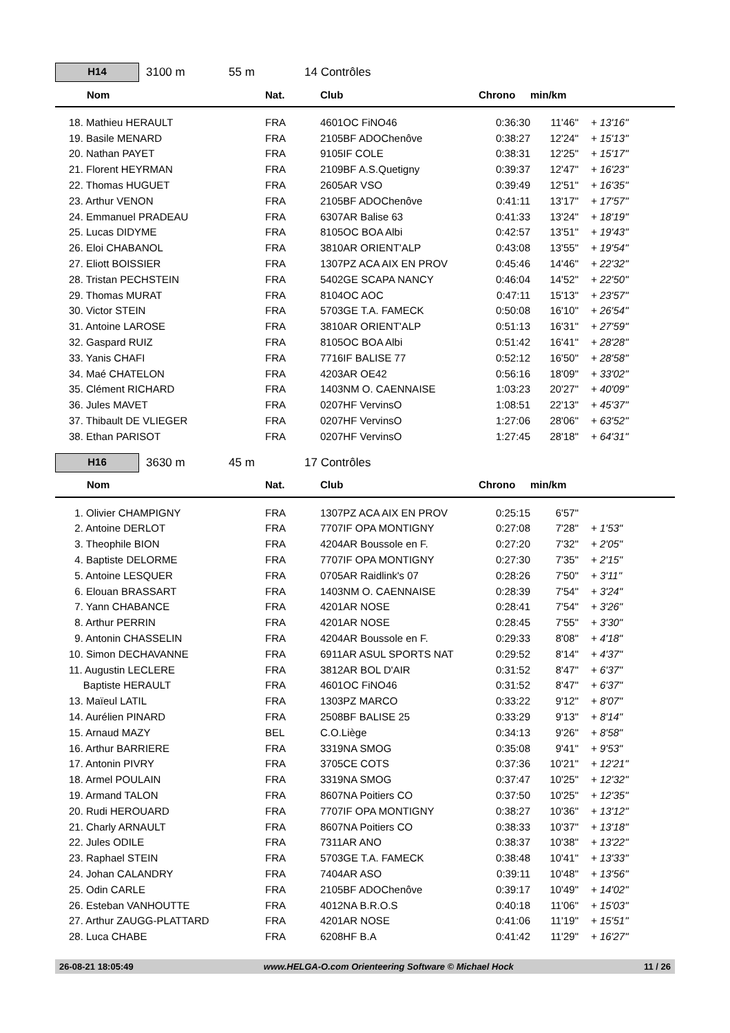H14
3100 m 55 m 14 Contrôles
| | Nom | Nat. | Club | Chrono | min/km | |
| --- | --- | --- | --- | --- | --- | --- |
| | 18. Mathieu HERAULT | FRA | 4601OC FiNO46 | 0:36:30 | 11'46" | + 13'16" |
| | 19. Basile MENARD | FRA | 2105BF ADOChenôve | 0:38:27 | 12'24" | + 15'13" |
| | 20. Nathan PAYET | FRA | 9105IF COLE | 0:38:31 | 12'25" | + 15'17" |
| | 21. Florent HEYRMAN | FRA | 2109BF A.S.Quetigny | 0:39:37 | 12'47" | + 16'23" |
| | 22. Thomas HUGUET | FRA | 2605AR VSO | 0:39:49 | 12'51" | + 16'35" |
| | 23. Arthur VENON | FRA | 2105BF ADOChenôve | 0:41:11 | 13'17" | + 17'57" |
| | 24. Emmanuel PRADEAU | FRA | 6307AR Balise 63 | 0:41:33 | 13'24" | + 18'19" |
| | 25. Lucas DIDYME | FRA | 8105OC BOA Albi | 0:42:57 | 13'51" | + 19'43" |
| | 26. Eloi CHABANOL | FRA | 3810AR ORIENT'ALP | 0:43:08 | 13'55" | + 19'54" |
| | 27. Eliott BOISSIER | FRA | 1307PZ ACA AIX EN PROV | 0:45:46 | 14'46" | + 22'32" |
| | 28. Tristan PECHSTEIN | FRA | 5402GE SCAPA NANCY | 0:46:04 | 14'52" | + 22'50" |
| | 29. Thomas MURAT | FRA | 8104OC AOC | 0:47:11 | 15'13" | + 23'57" |
| | 30. Victor STEIN | FRA | 5703GE T.A. FAMECK | 0:50:08 | 16'10" | + 26'54" |
| | 31. Antoine LAROSE | FRA | 3810AR ORIENT'ALP | 0:51:13 | 16'31" | + 27'59" |
| | 32. Gaspard RUIZ | FRA | 8105OC BOA Albi | 0:51:42 | 16'41" | + 28'28" |
| | 33. Yanis CHAFI | FRA | 7716IF BALISE 77 | 0:52:12 | 16'50" | + 28'58" |
| | 34. Maé CHATELON | FRA | 4203AR OE42 | 0:56:16 | 18'09" | + 33'02" |
| | 35. Clément RICHARD | FRA | 1403NM O. CAENNAISE | 1:03:23 | 20'27" | + 40'09" |
| | 36. Jules MAVET | FRA | 0207HF VervinsO | 1:08:51 | 22'13" | + 45'37" |
| | 37. Thibault DE VLIEGER | FRA | 0207HF VervinsO | 1:27:06 | 28'06" | + 63'52" |
| | 38. Ethan PARISOT | FRA | 0207HF VervinsO | 1:27:45 | 28'18" | + 64'31" |
H16
3630 m 45 m 17 Contrôles
| | Nom | Nat. | Club | Chrono | min/km | |
| --- | --- | --- | --- | --- | --- | --- |
| | 1. Olivier CHAMPIGNY | FRA | 1307PZ ACA AIX EN PROV | 0:25:15 | 6'57" | |
| | 2. Antoine DERLOT | FRA | 7707IF OPA MONTIGNY | 0:27:08 | 7'28" | + 1'53" |
| | 3. Theophile BION | FRA | 4204AR Boussole en F. | 0:27:20 | 7'32" | + 2'05" |
| | 4. Baptiste DELORME | FRA | 7707IF OPA MONTIGNY | 0:27:30 | 7'35" | + 2'15" |
| | 5. Antoine LESQUER | FRA | 0705AR Raidlink's 07 | 0:28:26 | 7'50" | + 3'11" |
| | 6. Elouan BRASSART | FRA | 1403NM O. CAENNAISE | 0:28:39 | 7'54" | + 3'24" |
| | 7. Yann CHABANCE | FRA | 4201AR NOSE | 0:28:41 | 7'54" | + 3'26" |
| | 8. Arthur PERRIN | FRA | 4201AR NOSE | 0:28:45 | 7'55" | + 3'30" |
| | 9. Antonin CHASSELIN | FRA | 4204AR Boussole en F. | 0:29:33 | 8'08" | + 4'18" |
| | 10. Simon DECHAVANNE | FRA | 6911AR ASUL SPORTS NAT | 0:29:52 | 8'14" | + 4'37" |
| | 11. Augustin LECLERE | FRA | 3812AR BOL D'AIR | 0:31:52 | 8'47" | + 6'37" |
| | Baptiste HERAULT | FRA | 4601OC FiNO46 | 0:31:52 | 8'47" | + 6'37" |
| | 13. Maïeul LATIL | FRA | 1303PZ MARCO | 0:33:22 | 9'12" | + 8'07" |
| | 14. Aurélien PINARD | FRA | 2508BF BALISE 25 | 0:33:29 | 9'13" | + 8'14" |
| | 15. Arnaud MAZY | BEL | C.O.Liège | 0:34:13 | 9'26" | + 8'58" |
| | 16. Arthur BARRIERE | FRA | 3319NA SMOG | 0:35:08 | 9'41" | + 9'53" |
| | 17. Antonin PIVRY | FRA | 3705CE COTS | 0:37:36 | 10'21" | + 12'21" |
| | 18. Armel POULAIN | FRA | 3319NA SMOG | 0:37:47 | 10'25" | + 12'32" |
| | 19. Armand TALON | FRA | 8607NA Poitiers CO | 0:37:50 | 10'25" | + 12'35" |
| | 20. Rudi HEROUARD | FRA | 7707IF OPA MONTIGNY | 0:38:27 | 10'36" | + 13'12" |
| | 21. Charly ARNAULT | FRA | 8607NA Poitiers CO | 0:38:33 | 10'37" | + 13'18" |
| | 22. Jules ODILE | FRA | 7311AR ANO | 0:38:37 | 10'38" | + 13'22" |
| | 23. Raphael STEIN | FRA | 5703GE T.A. FAMECK | 0:38:48 | 10'41" | + 13'33" |
| | 24. Johan CALANDRY | FRA | 7404AR ASO | 0:39:11 | 10'48" | + 13'56" |
| | 25. Odin CARLE | FRA | 2105BF ADOChenôve | 0:39:17 | 10'49" | + 14'02" |
| | 26. Esteban VANHOUTTE | FRA | 4012NA B.R.O.S | 0:40:18 | 11'06" | + 15'03" |
| | 27. Arthur ZAUGG-PLATTARD | FRA | 4201AR NOSE | 0:41:06 | 11'19" | + 15'51" |
| | 28. Luca CHABE | FRA | 6208HF B.A | 0:41:42 | 11'29" | + 16'27" |
26-08-21 18:05:49 www.HELGA-O.com Orienteering Software © Michael Hock 11 / 26